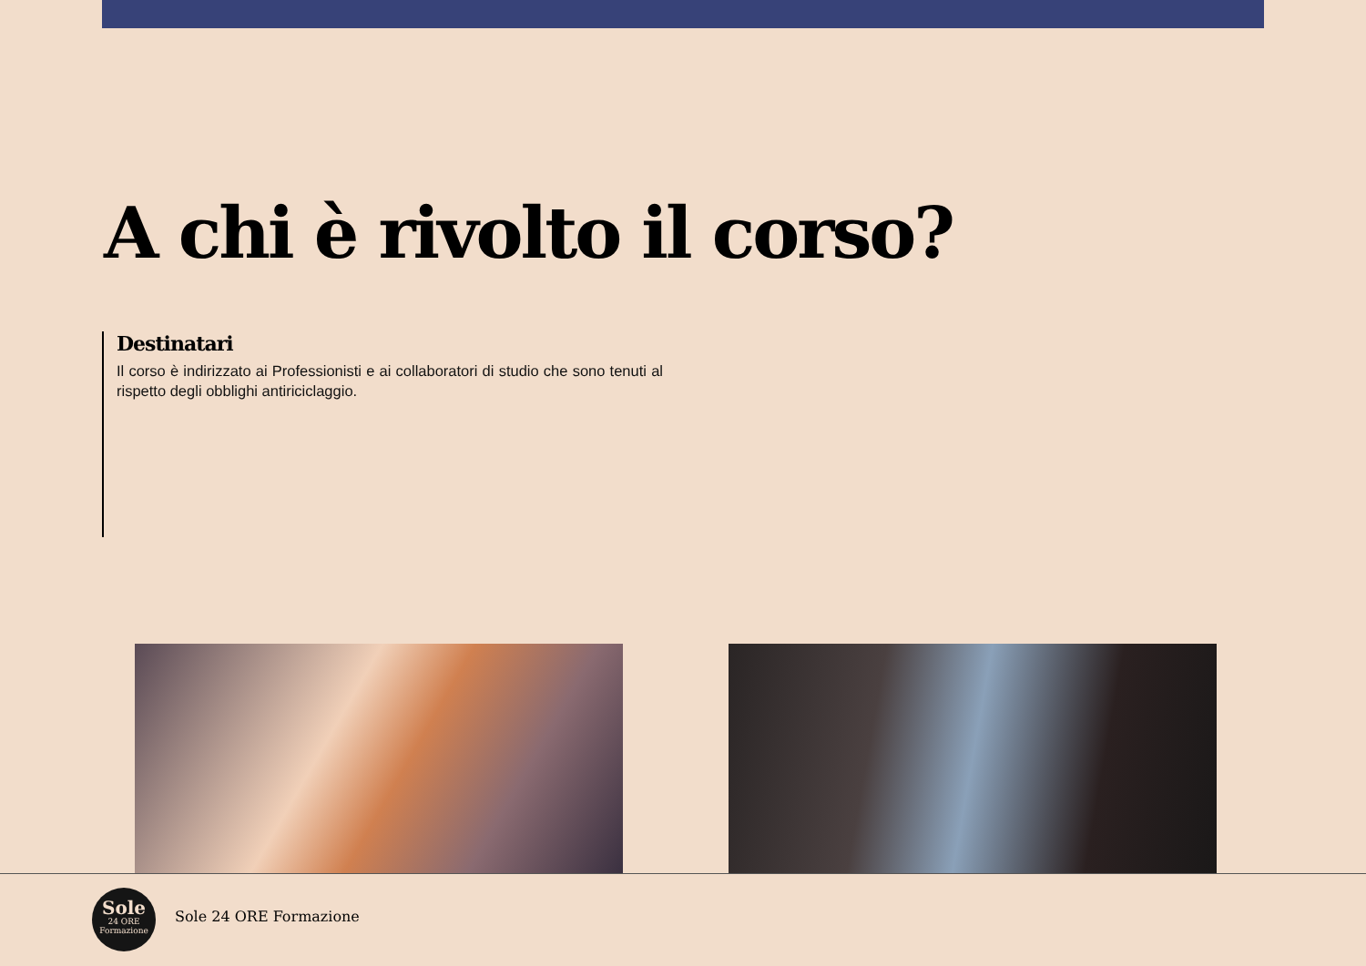A chi è rivolto il corso?
Destinatari
Il corso è indirizzato ai Professionisti e ai collaboratori di studio che sono tenuti al rispetto degli obblighi antiriciclaggio.
Sole
24 ORE
Formazione
Sole 24 ORE Formazione